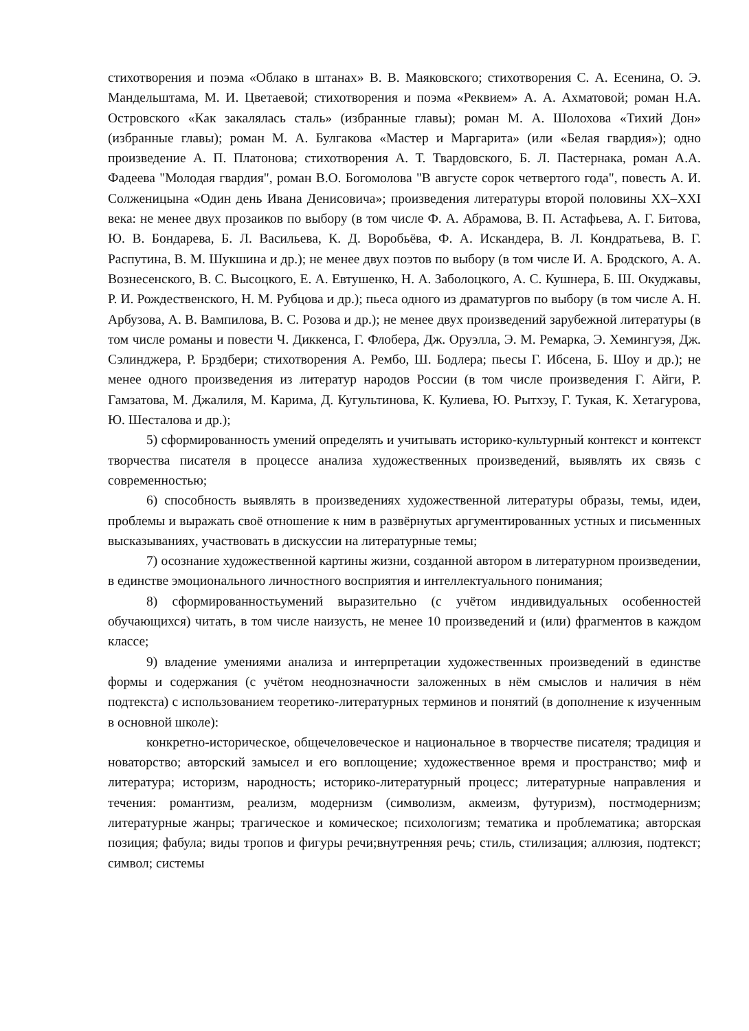стихотворения и поэма «Облако в штанах» В. В. Маяковского; стихотворения С. А. Есенина, О. Э. Мандельштама, М. И. Цветаевой; стихотворения и поэма «Реквием» А. А. Ахматовой; роман Н.А. Островского «Как закалялась сталь» (избранные главы); роман М. А. Шолохова «Тихий Дон» (избранные главы); роман М. А. Булгакова «Мастер и Маргарита» (или «Белая гвардия»); одно произведение А. П. Платонова; стихотворения А. Т. Твардовского, Б. Л. Пастернака, роман А.А. Фадеева "Молодая гвардия", роман В.О. Богомолова "В августе сорок четвертого года", повесть А. И. Солженицына «Один день Ивана Денисовича»; произведения литературы второй половины XX–XXI века: не менее двух прозаиков по выбору (в том числе Ф. А. Абрамова, В. П. Астафьева, А. Г. Битова, Ю. В. Бондарева, Б. Л. Васильева, К. Д. Воробьёва, Ф. А. Искандера, В. Л. Кондратьева, В. Г. Распутина, В. М. Шукшина и др.); не менее двух поэтов по выбору (в том числе И. А. Бродского, А. А. Вознесенского, В. С. Высоцкого, Е. А. Евтушенко, Н. А. Заболоцкого, А. С. Кушнера, Б. Ш. Окуджавы, Р. И. Рождественского, Н. М. Рубцова и др.); пьеса одного из драматургов по выбору (в том числе А. Н. Арбузова, А. В. Вампилова, В. С. Розова и др.); не менее двух произведений зарубежной литературы (в том числе романы и повести Ч. Диккенса, Г. Флобера, Дж. Оруэлла, Э. М. Ремарка, Э. Хемингуэя, Дж. Сэлинджера, Р. Брэдбери; стихотворения А. Рембо, Ш. Бодлера; пьесы Г. Ибсена, Б. Шоу и др.); не менее одного произведения из литератур народов России (в том числе произведения Г. Айги, Р. Гамзатова, М. Джалиля, М. Карима, Д. Кугультинова, К. Кулиева, Ю. Рытхэу, Г. Тукая, К. Хетагурова, Ю. Шесталова и др.);
5) сформированность умений определять и учитывать историко-культурный контекст и контекст творчества писателя в процессе анализа художественных произведений, выявлять их связь с современностью;
6) способность выявлять в произведениях художественной литературы образы, темы, идеи, проблемы и выражать своё отношение к ним в развёрнутых аргументированных устных и письменных высказываниях, участвовать в дискуссии на литературные темы;
7) осознание художественной картины жизни, созданной автором в литературном произведении, в единстве эмоционального личностного восприятия и интеллектуального понимания;
8) сформированностьумений выразительно (с учётом индивидуальных особенностей обучающихся) читать, в том числе наизусть, не менее 10 произведений и (или) фрагментов в каждом классе;
9) владение умениями анализа и интерпретации художественных произведений в единстве формы и содержания (с учётом неоднозначности заложенных в нём смыслов и наличия в нём подтекста) с использованием теоретико-литературных терминов и понятий (в дополнение к изученным в основной школе):
конкретно-историческое, общечеловеческое и национальное в творчестве писателя; традиция и новаторство; авторский замысел и его воплощение; художественное время и пространство; миф и литература; историзм, народность; историко-литературный процесс; литературные направления и течения: романтизм, реализм, модернизм (символизм, акмеизм, футуризм), постмодернизм; литературные жанры; трагическое и комическое; психологизм; тематика и проблематика; авторская позиция; фабула; виды тропов и фигуры речи;внутренняя речь; стиль, стилизация; аллюзия, подтекст; символ; системы